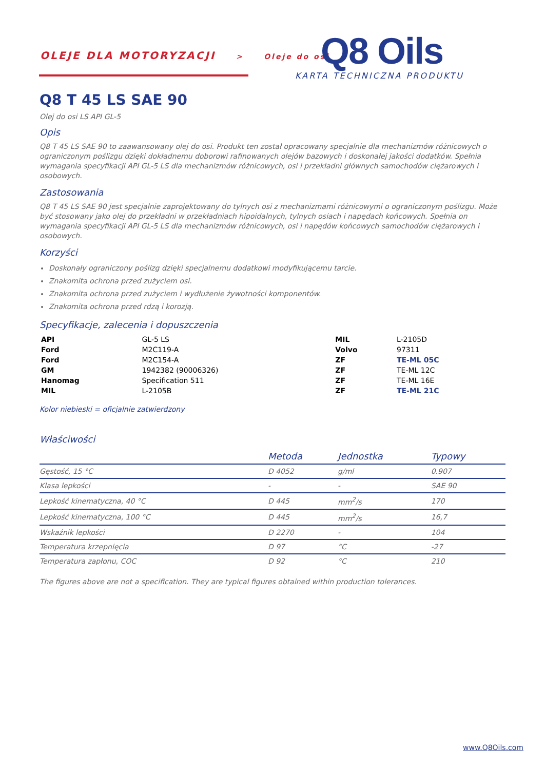OLEJE DLA MOTORYZACJI > Oleje do osi Q8 Oils
KARTA TECHNICZNA PRODUKTU
Q8 T 45 LS SAE 90
Olej do osi LS API GL-5
Opis
Q8 T 45 LS SAE 90 to zaawansowany olej do osi. Produkt ten został opracowany specjalnie dla mechanizmów różnicowych o ograniczonym poślizgu dzięki dokładnemu doborowi rafinowanych olejów bazowych i doskonałej jakości dodatków. Spełnia wymagania specyfikacji API GL-5 LS dla mechanizmów różnicowych, osi i przekładni głównych samochodów ciężarowych i osobowych.
Zastosowania
Q8 T 45 LS SAE 90 jest specjalnie zaprojektowany do tylnych osi z mechanizmami różnicowymi o ograniczonym poślizgu. Może być stosowany jako olej do przekładni w przekładniach hipoidalnych, tylnych osiach i napędach końcowych. Spełnia on wymagania specyfikacji API GL-5 LS dla mechanizmów różnicowych, osi i napędów końcowych samochodów ciężarowych i osobowych.
Korzyści
Doskonały ograniczony poślizg dzięki specjalnemu dodatkowi modyfikującemu tarcie.
Znakomita ochrona przed zużyciem osi.
Znakomita ochrona przed zużyciem i wydłużenie żywotności komponentów.
Znakomita ochrona przed rdzą i korozją.
Specyfikacje, zalecenia i dopuszczenia
| API | GL-5 LS | MIL | L-2105D |
| Ford | M2C119-A | Volvo | 97311 |
| Ford | M2C154-A | ZF | TE-ML 05C |
| GM | 1942382 (90006326) | ZF | TE-ML 12C |
| Hanomag | Specification 511 | ZF | TE-ML 16E |
| MIL | L-2105B | ZF | TE-ML 21C |
Kolor niebieski = oficjalnie zatwierdzony
Właściwości
| | Metoda | Jednostka | Typowy |
| --- | --- | --- | --- |
| Gęstość, 15 °C | D 4052 | g/ml | 0.907 |
| Klasa lepkości | - | - | SAE 90 |
| Lepkość kinematyczna, 40 °C | D 445 | mm<sup>2</sup>/s | 170 |
| Lepkość kinematyczna, 100 °C | D 445 | mm<sup>2</sup>/s | 16,7 |
| Wskaźnik lepkości | D 2270 | - | 104 |
| Temperatura krzepnięcia | D 97 | °C | -27 |
| Temperatura zapłonu, COC | D 92 | °C | 210 |
The figures above are not a specification. They are typical figures obtained within production tolerances.
www.Q8Oils.com